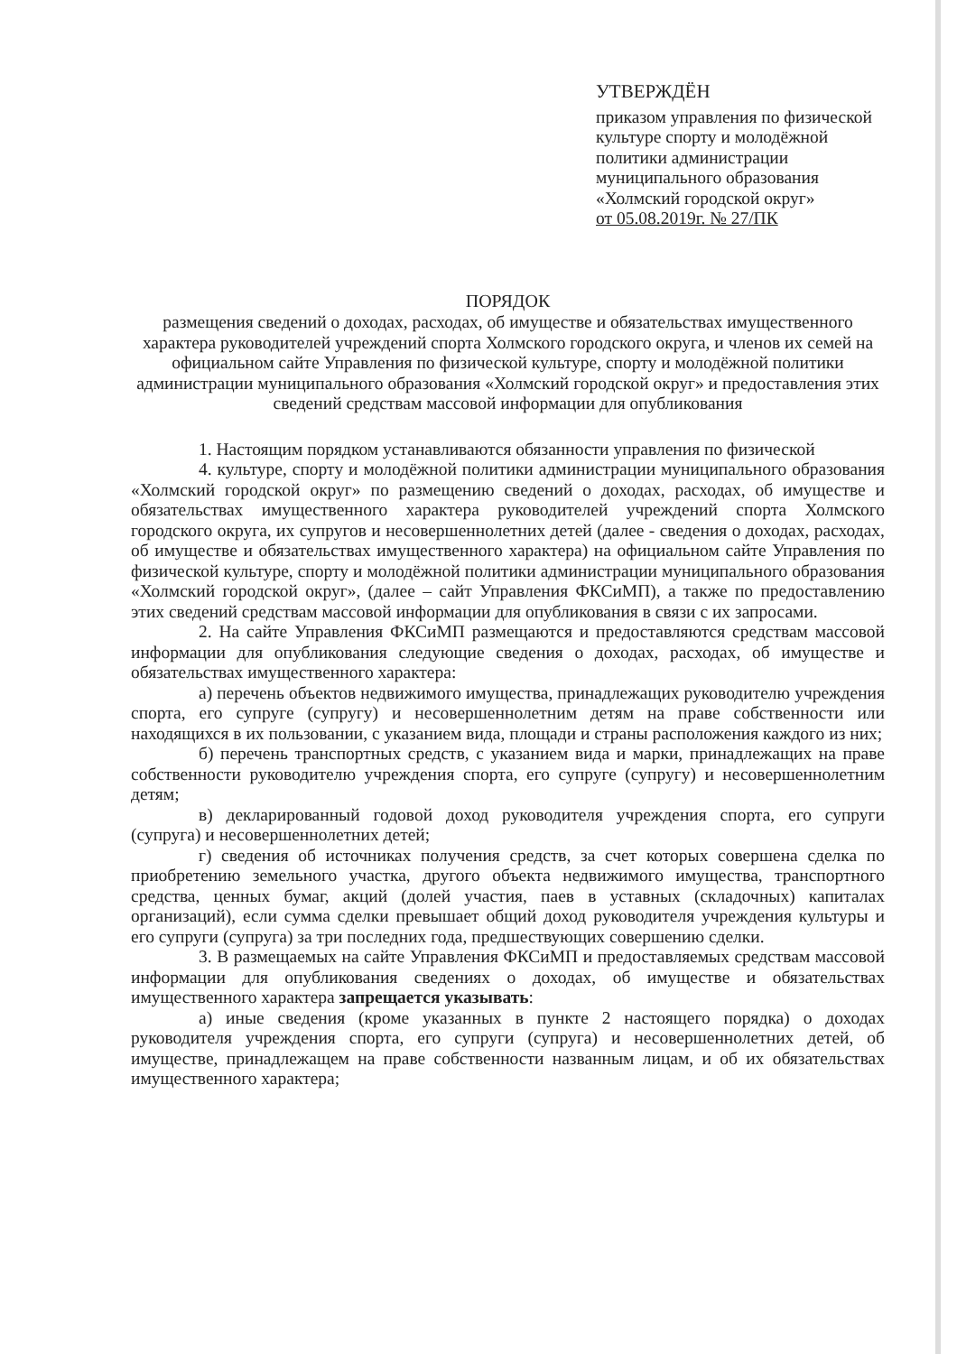УТВЕРЖДЁН
приказом управления по физической культуре спорту и молодёжной политики администрации муниципального образования «Холмский городской округ»
от 05.08.2019г. № 27/ПК
ПОРЯДОК
размещения сведений о доходах, расходах, об имуществе и обязательствах имущественного характера руководителей учреждений спорта Холмского городского округа, и членов их семей на официальном сайте Управления по физической культуре, спорту и молодёжной политики администрации муниципального образования «Холмский городской округ» и предоставления этих сведений средствам массовой информации для опубликования
1. Настоящим порядком устанавливаются обязанности управления по физической
4. культуре, спорту и молодёжной политики администрации муниципального образования «Холмский городской округ» по размещению сведений о доходах, расходах, об имуществе и обязательствах имущественного характера руководителей учреждений спорта Холмского городского округа, их супругов и несовершеннолетних детей (далее - сведения о доходах, расходах, об имуществе и обязательствах имущественного характера) на официальном сайте Управления по физической культуре, спорту и молодёжной политики администрации муниципального образования «Холмский городской округ», (далее – сайт Управления ФКСиМП), а также по предоставлению этих сведений средствам массовой информации для опубликования в связи с их запросами.
2. На сайте Управления ФКСиМП размещаются и предоставляются средствам массовой информации для опубликования следующие сведения о доходах, расходах, об имуществе и обязательствах имущественного характера:
а) перечень объектов недвижимого имущества, принадлежащих руководителю учреждения спорта, его супруге (супругу) и несовершеннолетним детям на праве собственности или находящихся в их пользовании, с указанием вида, площади и страны расположения каждого из них;
б) перечень транспортных средств, с указанием вида и марки, принадлежащих на праве собственности руководителю учреждения спорта, его супруге (супругу) и несовершеннолетним детям;
в) декларированный годовой доход руководителя учреждения спорта, его супруги (супруга) и несовершеннолетних детей;
г) сведения об источниках получения средств, за счет которых совершена сделка по приобретению земельного участка, другого объекта недвижимого имущества, транспортного средства, ценных бумаг, акций (долей участия, паев в уставных (складочных) капиталах организаций), если сумма сделки превышает общий доход руководителя учреждения культуры и его супруги (супруга) за три последних года, предшествующих совершению сделки.
3. В размещаемых на сайте Управления ФКСиМП и предоставляемых средствам массовой информации для опубликования сведениях о доходах, об имуществе и обязательствах имущественного характера запрещается указывать:
а) иные сведения (кроме указанных в пункте 2 настоящего порядка) о доходах руководителя учреждения спорта, его супруги (супруга) и несовершеннолетних детей, об имуществе, принадлежащем на праве собственности названным лицам, и об их обязательствах имущественного характера;